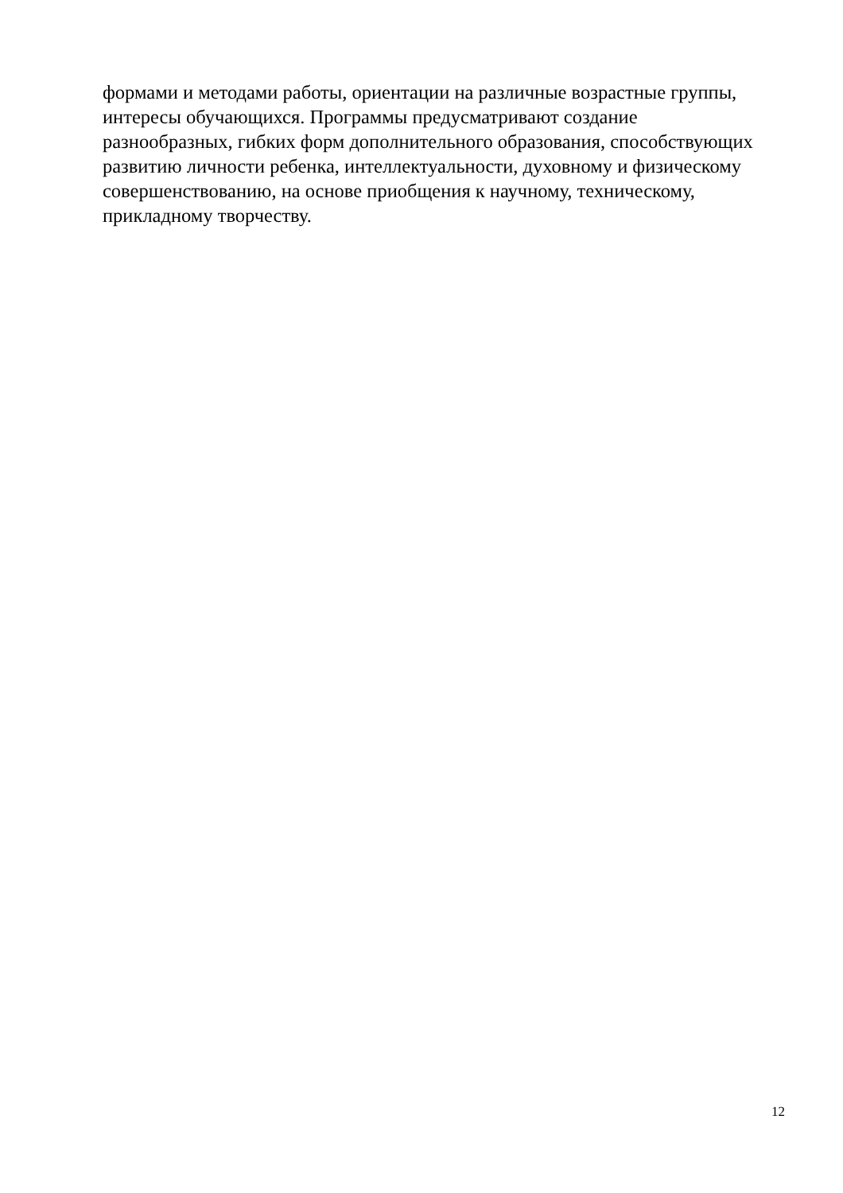формами и методами работы, ориентации на различные возрастные группы,
интересы обучающихся. Программы предусматривают создание
разнообразных, гибких форм дополнительного образования, способствующих
развитию личности ребенка, интеллектуальности, духовному и физическому
совершенствованию, на основе приобщения к научному, техническому,
прикладному творчеству.
12